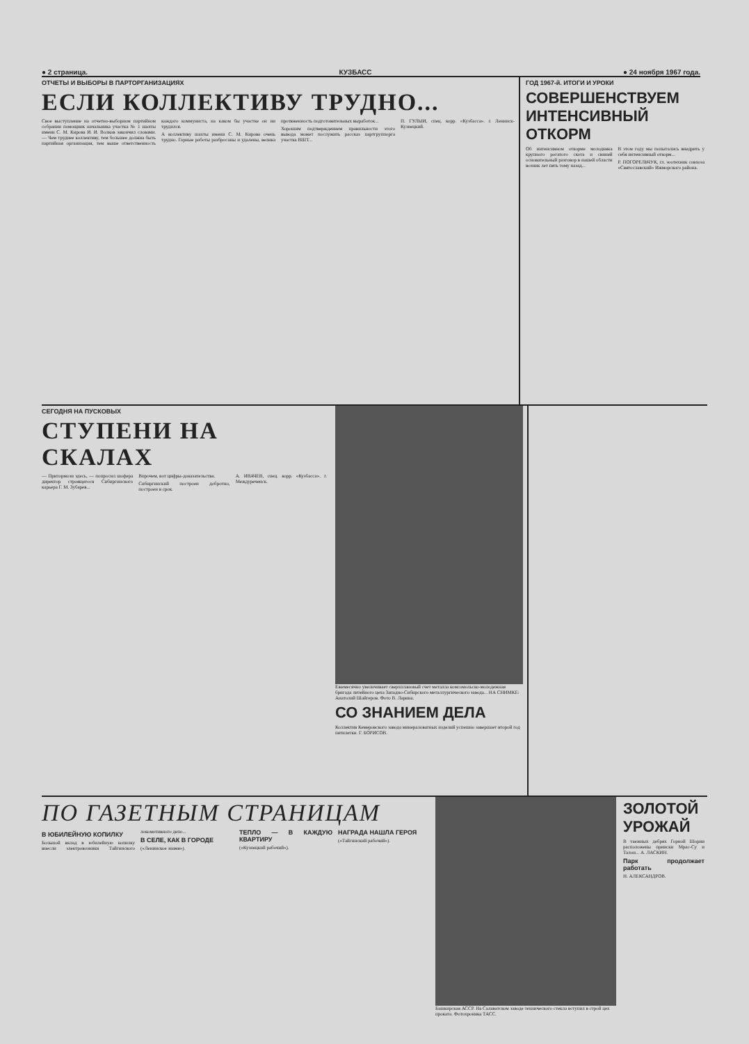● 2 страница. КУЗБАСС ● 24 ноября 1967 года.
ОТЧЕТЫ И ВЫБОРЫ В ПАРТОРГАНИЗАЦИЯХ
ЕСЛИ КОЛЛЕКТИВУ ТРУДНО...
Свое выступление на отчетно-выборном партийном собрании помощник начальника участка № 1 шахты имени С. М. Кирова И. И. Волков закончил словами. — Чем труднее коллективу, тем бoльшее должна быть партийная организация, тем выше ответственность каждого коммуниста, на каком бы участке он ни трудился.
А коллективу шахты имени С. М. Кирова очень трудно. Горные работы разбросаны и удалены, велика протяженность подготовительных выработок...
Хорошим подтверждением правильности этого вывода может послужить рассказ партгруппорга участка ВШТ...
П. ГУЛЫИ, спец. корр. «Кузбасса». г. Ленинск-Кузнецкий.
ГОД 1967-й. ИТОГИ И УРОКИ
СОВЕРШЕНСТВУЕМ ИНТЕНСИВНЫЙ ОТКОРМ
Об интенсивном откорме молодняка крупного рогатого скота и свиней основательный разговор в нашей области возник лет пять тому назад...
В этом году мы попытались внедрить у себя интенсивный откорм...
Р. ПОГОРЕЛЬЧУК, гл. зоотехник совхоза «Святославский» Ижморского района.
СЕГОДНЯ НА ПУСКОВЫХ
СТУПЕНИ НА СКАЛАХ
— Притормози здесь, — попросил шофера директор строящегося Сибиргинского карьера Г. М. Зубарев...
Впрочем, вот цифры-доказательства.
Сибиргинский построен добротно, построен в срок.
А. ИВАЧЕВ, спец. корр. «Кузбасса». г. Междуреченск.
Ежемесячно увеличивает сверхплановый счет металла комсомольско-молодежная бригада литейного цеха Западно-Сибирского металлургического завода... НА СНИМКЕ: Анатолий Шайгеров. Фото В. Ларина.
СО ЗНАНИЕМ ДЕЛА
Коллектив Кемеровского завода минераловатных изделий успешно завершает второй год пятилетки. Г. БОРИСОВ.
ПО ГАЗЕТНЫМ СТРАНИЦАМ
В ЮБИЛЕЙНУЮ КОПИЛКУ
Большой вклад в юбилейную копилку внесли электровозники Тайгинского локомотивного депо...
В СЕЛЕ, КАК В ГОРОДЕ
(«Ленинское знамя»).
ТЕПЛО — В КАЖДУЮ КВАРТИРУ
(«Кузнецкий рабочий»).
НАГРАДА НАШЛА ГЕРОЯ
(«Тайгинский рабочий»).
Башкирская АССР. На Салаватском заводе технического стекла вступил в строй цех проката. Фотохроника ТАСС.
ЗОЛОТОЙ УРОЖАЙ
В таежных дебрях Горной Шории расположены прииски Мрас-Су и Талон... А. ЛАСКИН.
Парк продолжает работать
Н. АЛЕКСАНДРОВ.